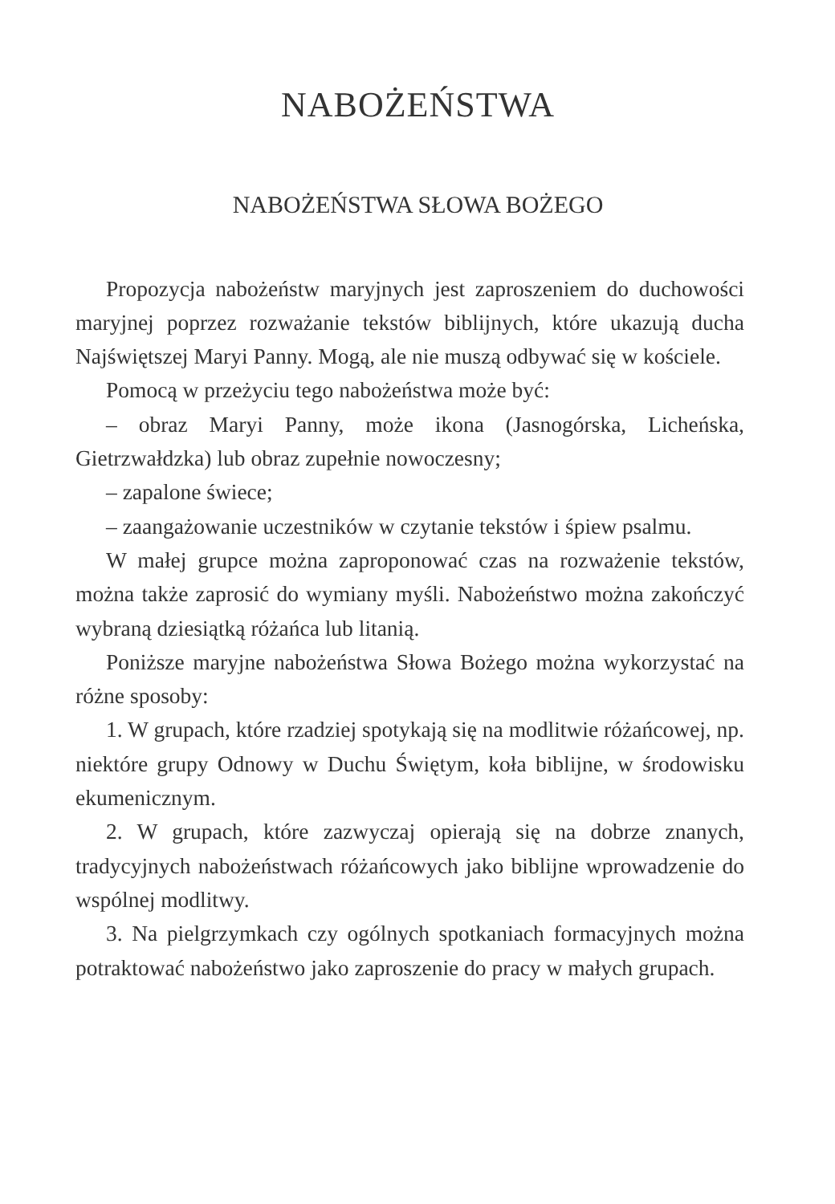NABOŻEŃSTWA
NABOŻEŃSTWA SŁOWA BOŻEGO
Propozycja nabożeństw maryjnych jest zaproszeniem do duchowości maryjnej poprzez rozważanie tekstów biblijnych, które ukazują ducha Najświętszej Maryi Panny. Mogą, ale nie muszą odbywać się w kościele.
Pomocą w przeżyciu tego nabożeństwa może być:
– obraz Maryi Panny, może ikona (Jasnogórska, Licheńska, Gietrzwałdzka) lub obraz zupełnie nowoczesny;
– zapalone świece;
– zaangażowanie uczestników w czytanie tekstów i śpiew psalmu.
W małej grupce można zaproponować czas na rozważenie tekstów, można także zaprosić do wymiany myśli. Nabożeństwo można zakończyć wybraną dziesiątką różańca lub litanią.
Poniższe maryjne nabożeństwa Słowa Bożego można wykorzystać na różne sposoby:
1. W grupach, które rzadziej spotykają się na modlitwie różańcowej, np. niektóre grupy Odnowy w Duchu Świętym, koła biblijne, w środowisku ekumenicznym.
2. W grupach, które zazwyczaj opierają się na dobrze znanych, tradycyjnych nabożeństwach różańcowych jako biblijne wprowadzenie do wspólnej modlitwy.
3. Na pielgrzymkach czy ogólnych spotkaniach formacyjnych można potraktować nabożeństwo jako zaproszenie do pracy w małych grupach.